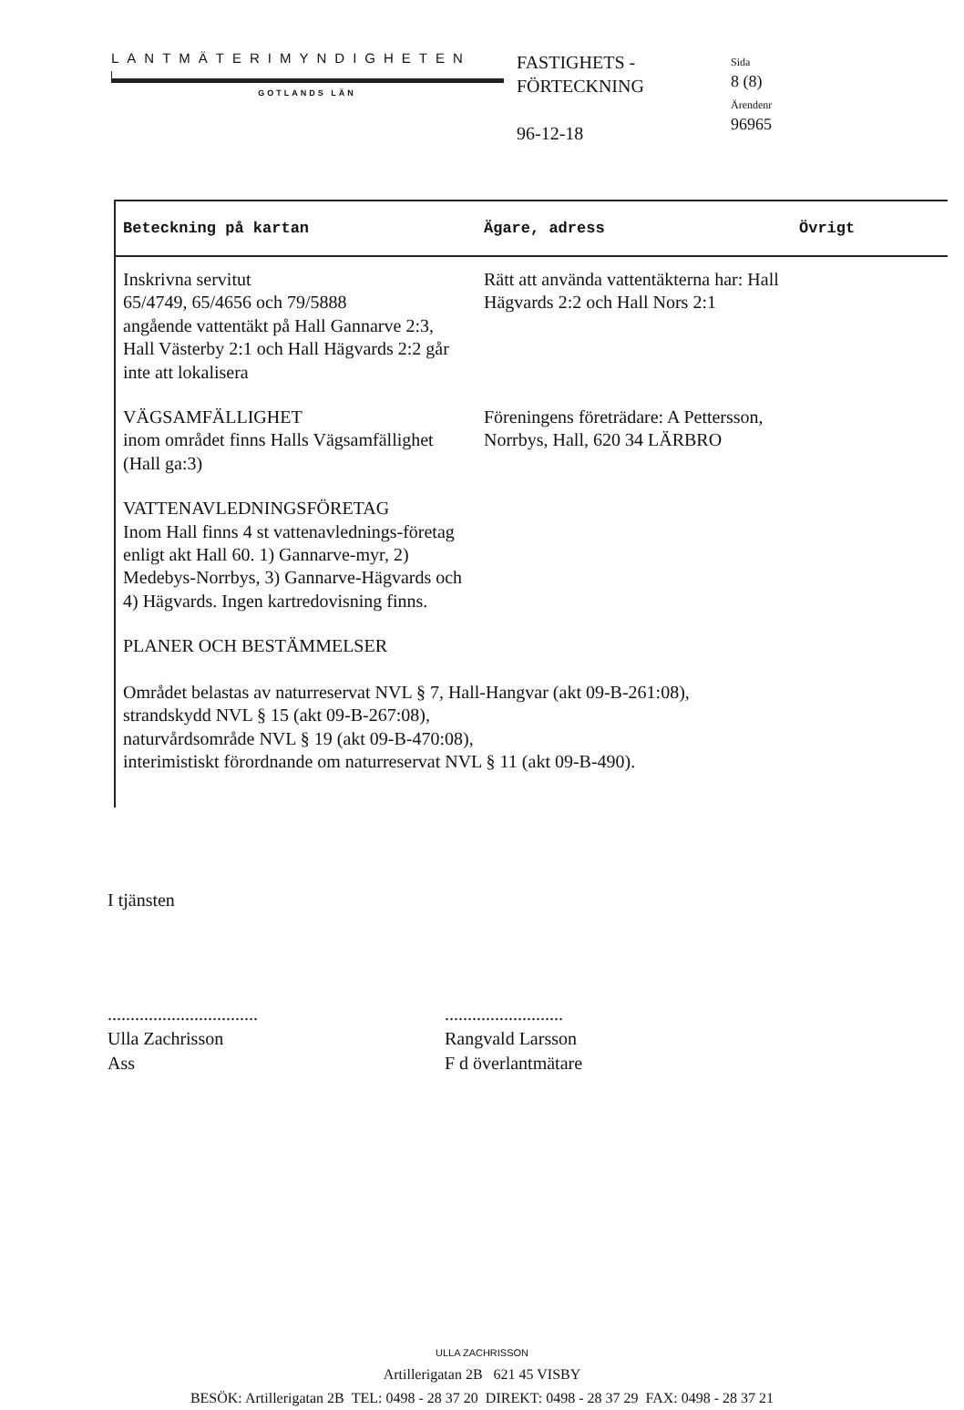LANTMÄTERIMYNDIGHETEN
GOTLANDS LÄN
FASTIGHETS -
FÖRTECKNING
96-12-18
Sida
8 (8)
Ärendenr
96965
| Beteckning på kartan | Ägare, adress | Övrigt |
| --- | --- | --- |
| Inskrivna servitut 65/4749, 65/4656 och 79/5888 angående vattentäkt på Hall Gannarve 2:3, Hall Västerby 2:1 och Hall Hägvards 2:2 går inte att lokalisera | Rätt att använda vattentäkterna har: Hall Hägvards 2:2 och Hall Nors 2:1 | |
| VÄGSAMFÄLLIGHET inom området finns Halls Vägsamfällighet (Hall ga:3) | Föreningens företrädare: A Pettersson, Norrbys, Hall, 620 34 LÄRBRO | |
| VATTENAVLEDNINGSFÖRETAG Inom Hall finns 4 st vattenavlednings-företag enligt akt Hall 60. 1) Gannarve-myr, 2) Medebys-Norrbys, 3) Gannarve-Hägvards och 4) Hägvards. Ingen kartredovisning finns. | | |
| PLANER OCH BESTÄMMELSER Området belastas av naturreservat NVL § 7, Hall-Hangvar (akt 09-B-261:08), strandskydd NVL § 15 (akt 09-B-267:08), naturvårdsområde NVL § 19 (akt 09-B-470:08), interimistiskt förordnande om naturreservat NVL § 11 (akt 09-B-490). | | |
I tjänsten
.................................
Ulla Zachrisson
Ass
..........................
Rangvald Larsson
F d överlantmätare
ULLA ZACHRISSON
Artillerigatan 2B 621 45 VISBY
BESÖK: Artillerigatan 2B TEL: 0498 - 28 37 20 DIREKT: 0498 - 28 37 29 FAX: 0498 - 28 37 21